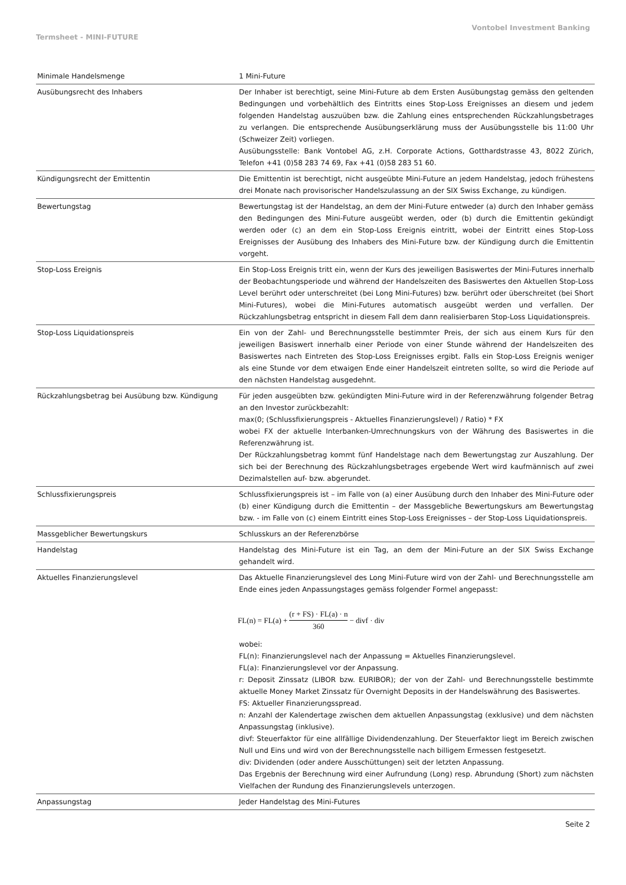Vontobel Investment Banking
Termsheet - MINI-FUTURE
| Minimale Handelsmenge | 1 Mini-Future |
| Ausübungsrecht des Inhabers | Der Inhaber ist berechtigt, seine Mini-Future ab dem Ersten Ausübungstag gemäss den geltenden Bedingungen und vorbehältlich des Eintritts eines Stop-Loss Ereignisses an diesem und jedem folgenden Handelstag auszuüben bzw. die Zahlung eines entsprechenden Rückzahlungsbetrages zu verlangen. Die entsprechende Ausübungserklärung muss der Ausübungsstelle bis 11:00 Uhr (Schweizer Zeit) vorliegen. Ausübungsstelle: Bank Vontobel AG, z.H. Corporate Actions, Gotthardstrasse 43, 8022 Zürich, Telefon +41 (0)58 283 74 69, Fax +41 (0)58 283 51 60. |
| Kündigungsrecht der Emittentin | Die Emittentin ist berechtigt, nicht ausgeübte Mini-Future an jedem Handelstag, jedoch frühestens drei Monate nach provisorischer Handelszulassung an der SIX Swiss Exchange, zu kündigen. |
| Bewertungstag | Bewertungstag ist der Handelstag, an dem der Mini-Future entweder (a) durch den Inhaber gemäss den Bedingungen des Mini-Future ausgeübt werden, oder (b) durch die Emittentin gekündigt werden oder (c) an dem ein Stop-Loss Ereignis eintritt, wobei der Eintritt eines Stop-Loss Ereignisses der Ausübung des Inhabers des Mini-Future bzw. der Kündigung durch die Emittentin vorgeht. |
| Stop-Loss Ereignis | Ein Stop-Loss Ereignis tritt ein, wenn der Kurs des jeweiligen Basiswertes der Mini-Futures innerhalb der Beobachtungsperiode und während der Handelszeiten des Basiswertes den Aktuellen Stop-Loss Level berührt oder unterschreitet (bei Long Mini-Futures) bzw. berührt oder überschreitet (bei Short Mini-Futures), wobei die Mini-Futures automatisch ausgeübt werden und verfallen. Der Rückzahlungsbetrag entspricht in diesem Fall dem dann realisierbaren Stop-Loss Liquidationspreis. |
| Stop-Loss Liquidationspreis | Ein von der Zahl- und Berechnungsstelle bestimmter Preis, der sich aus einem Kurs für den jeweiligen Basiswert innerhalb einer Periode von einer Stunde während der Handelszeiten des Basiswertes nach Eintreten des Stop-Loss Ereignisses ergibt. Falls ein Stop-Loss Ereignis weniger als eine Stunde vor dem etwaigen Ende einer Handelszeit eintreten sollte, so wird die Periode auf den nächsten Handelstag ausgedehnt. |
| Rückzahlungsbetrag bei Ausübung bzw. Kündigung | Für jeden ausgeübten bzw. gekündigten Mini-Future wird in der Referenzwährung folgender Betrag an den Investor zurückbezahlt: max(0; (Schlussfixierungspreis - Aktuelles Finanzierungslevel) / Ratio) * FX wobei FX der aktuelle Interbanken-Umrechnungskurs von der Währung des Basiswertes in die Referenzwährung ist. Der Rückzahlungsbetrag kommt fünf Handelstage nach dem Bewertungstag zur Auszahlung. Der sich bei der Berechnung des Rückzahlungsbetrages ergebende Wert wird kaufmännisch auf zwei Dezimalstellen auf- bzw. abgerundet. |
| Schlussfixierungspreis | Schlussfixierungspreis ist – im Falle von (a) einer Ausübung durch den Inhaber des Mini-Future oder (b) einer Kündigung durch die Emittentin – der Massgebliche Bewertungskurs am Bewertungstag bzw. - im Falle von (c) einem Eintritt eines Stop-Loss Ereignisses – der Stop-Loss Liquidationspreis. |
| Massgeblicher Bewertungskurs | Schlusskurs an der Referenzbörse |
| Handelstag | Handelstag des Mini-Future ist ein Tag, an dem der Mini-Future an der SIX Swiss Exchange gehandelt wird. |
| Aktuelles Finanzierungslevel | Das Aktuelle Finanzierungslevel des Long Mini-Future wird von der Zahl- und Berechnungsstelle am Ende eines jeden Anpassungstages gemäss folgender Formel angepasst: FL(n) = FL(a) + (r + FS) · FL(a) · n 360 − divf · div wobei: FL(n): Finanzierungslevel nach der Anpassung = Aktuelles Finanzierungslevel. FL(a): Finanzierungslevel vor der Anpassung. r: Deposit Zinssatz (LIBOR bzw. EURIBOR); der von der Zahl- und Berechnungsstelle bestimmte aktuelle Money Market Zinssatz für Overnight Deposits in der Handelswährung des Basiswertes. FS: Aktueller Finanzierungsspread. n: Anzahl der Kalendertage zwischen dem aktuellen Anpassungstag (exklusive) und dem nächsten Anpassungstag (inklusive). divf: Steuerfaktor für eine allfällige Dividendenzahlung. Der Steuerfaktor liegt im Bereich zwischen Null und Eins und wird von der Berechnungsstelle nach billigem Ermessen festgesetzt. div: Dividenden (oder andere Ausschüttungen) seit der letzten Anpassung. Das Ergebnis der Berechnung wird einer Aufrundung (Long) resp. Abrundung (Short) zum nächsten Vielfachen der Rundung des Finanzierungslevels unterzogen. |
| Anpassungstag | Jeder Handelstag des Mini-Futures |
Seite 2